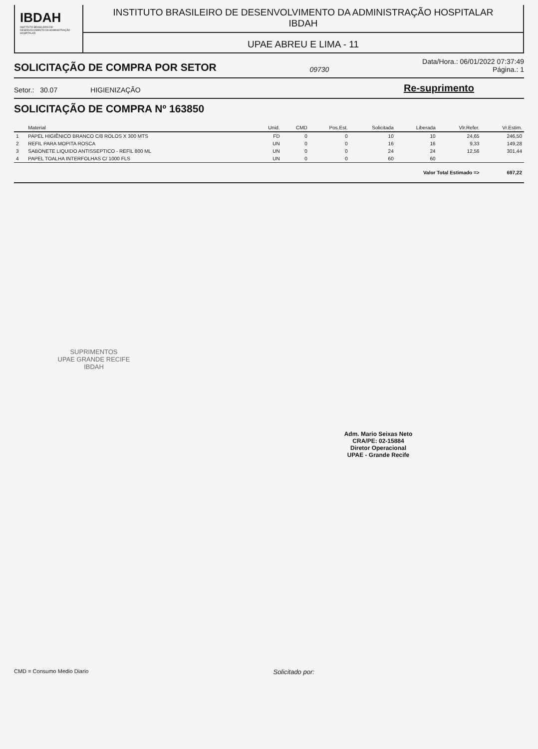IBDAH
INSTITUTO BRASILEIRO DE DESENVOLVIMENTO DA ADMINISTRAÇÃO HOSPITALAR
INSTITUTO BRASILEIRO DE DESENVOLVIMENTO DA ADMINISTRAÇÃO HOSPITALAR
IBDAH
UPAE ABREU E LIMA - 11
SOLICITAÇÃO DE COMPRA POR SETOR
09730
Data/Hora.: 06/01/2022 07:37:49
Página.: 1
Setor.: 30.07 HIGIENIZAÇÃO Re-suprimento
SOLICITAÇÃO DE COMPRA Nº 163850
| | Material | Unid. | CMD | Pos.Est. | Solicitada | Liberada | Vlr.Refer. | Vr.Estim. |
| --- | --- | --- | --- | --- | --- | --- | --- | --- |
| 1 | PAPEL HIGIÊNICO BRANCO C/8 ROLOS X 300 MTS | FD | 0 | 0 | 10 | 10 | 24,65 | 246,50 |
| 2 | REFIL PARA MOPITA ROSCA | UN | 0 | 0 | 16 | 16 | 9,33 | 149,28 |
| 3 | SABONETE LIQUIDO ANTISSEPTICO - REFIL 800 ML | UN | 0 | 0 | 24 | 24 | 12,56 | 301,44 |
| 4 | PAPEL TOALHA INTERFOLHAS C/ 1000 FLS | UN | 0 | 0 | 60 | 60 | | |
| Valor Total Estimado => | | | | | | | | 697,22 |
SUPRIMENTOS
UPAE GRANDE RECIFE
IBDAH
Adm. Mario Seixas Neto
CRA/PE: 02-15884
Diretor Operacional
UPAE - Grande Recife
CMD = Consumo Medio Diario Solicitado por: